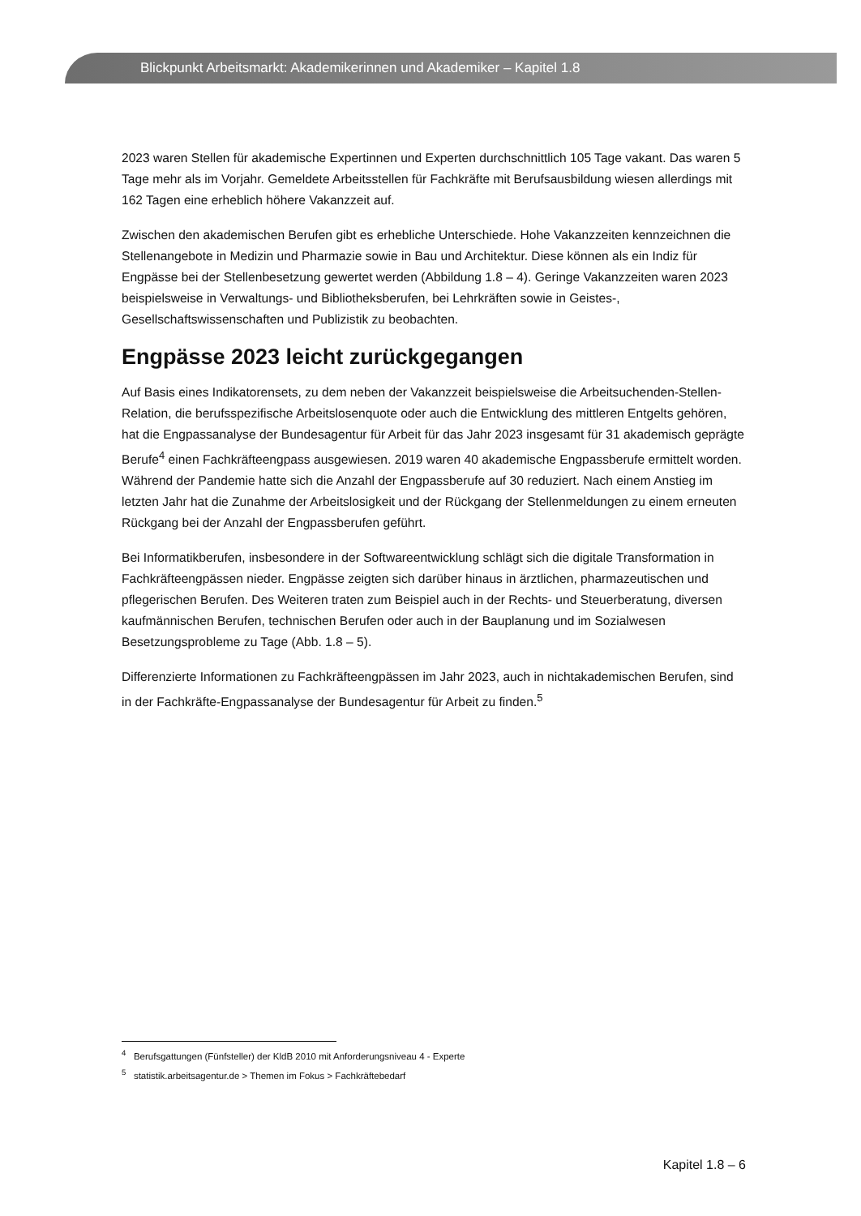Blickpunkt Arbeitsmarkt: Akademikerinnen und Akademiker – Kapitel 1.8
2023 waren Stellen für akademische Expertinnen und Experten durchschnittlich 105 Tage vakant. Das waren 5 Tage mehr als im Vorjahr. Gemeldete Arbeitsstellen für Fachkräfte mit Berufsausbildung wiesen allerdings mit 162 Tagen eine erheblich höhere Vakanzzeit auf.
Zwischen den akademischen Berufen gibt es erhebliche Unterschiede. Hohe Vakanzzeiten kennzeichnen die Stellenangebote in Medizin und Pharmazie sowie in Bau und Architektur. Diese können als ein Indiz für Engpässe bei der Stellenbesetzung gewertet werden (Abbildung 1.8 – 4). Geringe Vakanzzeiten waren 2023 beispielsweise in Verwaltungs- und Bibliotheksberufen, bei Lehrkräften sowie in Geistes-, Gesellschaftswissenschaften und Publizistik zu beobachten.
Engpässe 2023 leicht zurückgegangen
Auf Basis eines Indikatorensets, zu dem neben der Vakanzzeit beispielsweise die Arbeitsuchenden-Stellen-Relation, die berufsspezifische Arbeitslosenquote oder auch die Entwicklung des mittleren Entgelts gehören, hat die Engpassanalyse der Bundesagentur für Arbeit für das Jahr 2023 insgesamt für 31 akademisch geprägte Berufe<sup>4</sup> einen Fachkräfteengpass ausgewiesen. 2019 waren 40 akademische Engpassberufe ermittelt worden. Während der Pandemie hatte sich die Anzahl der Engpassberufe auf 30 reduziert. Nach einem Anstieg im letzten Jahr hat die Zunahme der Arbeitslosigkeit und der Rückgang der Stellenmeldungen zu einem erneuten Rückgang bei der Anzahl der Engpassberufen geführt.
Bei Informatikberufen, insbesondere in der Softwareentwicklung schlägt sich die digitale Transformation in Fachkräfteengpässen nieder. Engpässe zeigten sich darüber hinaus in ärztlichen, pharmazeutischen und pflegerischen Berufen. Des Weiteren traten zum Beispiel auch in der Rechts- und Steuerberatung, diversen kaufmännischen Berufen, technischen Berufen oder auch in der Bauplanung und im Sozialwesen Besetzungsprobleme zu Tage (Abb. 1.8 – 5).
Differenzierte Informationen zu Fachkräfteengpässen im Jahr 2023, auch in nichtakademischen Berufen, sind in der Fachkräfte-Engpassanalyse der Bundesagentur für Arbeit zu finden.<sup>5</sup>
<sup>4</sup> Berufsgattungen (Fünfsteller) der KldB 2010 mit Anforderungsniveau 4 - Experte
<sup>5</sup> statistik.arbeitsagentur.de > Themen im Fokus > Fachkräftebedarf
Kapitel 1.8 – 6